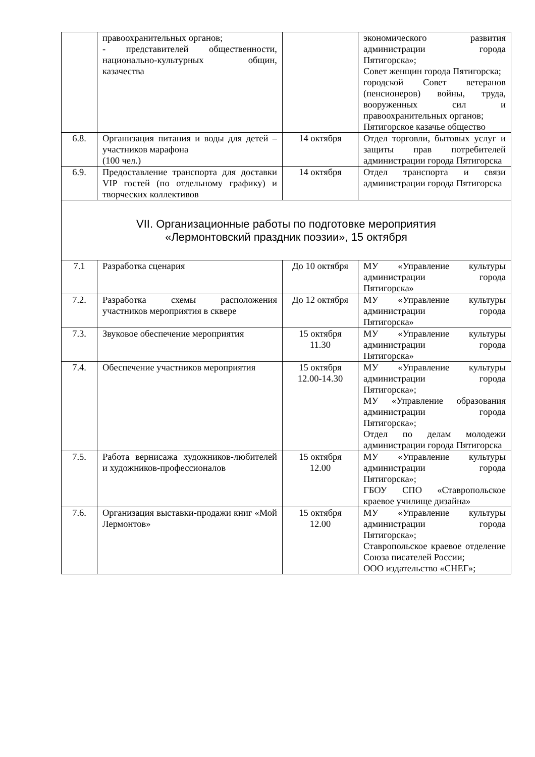| | правоохранительных органов; - представителей общественности, национально-культурных общин, казачества | | экономического развития администрации города Пятигорска»; Совет женщин города Пятигорска; городской Совет ветеранов (пенсионеров) войны, труда, вооруженных сил и правоохранительных органов; Пятигорское казачье общество |
| 6.8. | Организация питания и воды для детей – участников марафона (100 чел.) | 14 октября | Отдел торговли, бытовых услуг и защиты прав потребителей администрации города Пятигорска |
| 6.9. | Предоставление транспорта для доставки VIP гостей (по отдельному графику) и творческих коллективов | 14 октября | Отдел транспорта и связи администрации города Пятигорска |
| VII. Организационные работы по подготовке мероприятия «Лермонтовский праздник поэзии», 15 октября | | | |
| 7.1 | Разработка сценария | До 10 октября | МУ «Управление культуры администрации города Пятигорска» |
| 7.2. | Разработка схемы расположения участников мероприятия в сквере | До 12 октября | МУ «Управление культуры администрации города Пятигорска» |
| 7.3. | Звуковое обеспечение мероприятия | 15 октября 11.30 | МУ «Управление культуры администрации города Пятигорска» |
| 7.4. | Обеспечение участников мероприятия | 15 октября 12.00-14.30 | МУ «Управление культуры администрации города Пятигорска»; МУ «Управление образования администрации города Пятигорска»; Отдел по делам молодежи администрации города Пятигорска |
| 7.5. | Работа вернисажа художников-любителей и художников-профессионалов | 15 октября 12.00 | МУ «Управление культуры администрации города Пятигорска»; ГБОУ СПО «Ставропольское краевое училище дизайна» |
| 7.6. | Организация выставки-продажи книг «Мой Лермонтов» | 15 октября 12.00 | МУ «Управление культуры администрации города Пятигорска»; Ставропольское краевое отделение Союза писателей России; ООО издательство «СНЕГ»; |